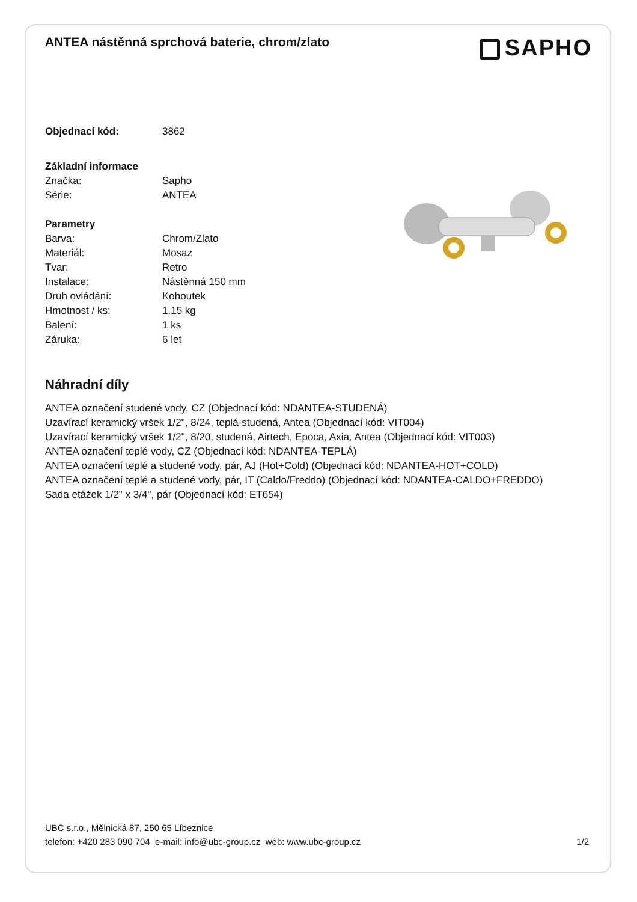ANTEA nástěnná sprchová baterie, chrom/zlato
SAPHO
| Objednací kód: | 3862 |
| Základní informace | |
| Značka: | Sapho |
| Série: | ANTEA |
| Parametry | |
| Barva: | Chrom/Zlato |
| Materiál: | Mosaz |
| Tvar: | Retro |
| Instalace: | Nástěnná 150 mm |
| Druh ovládání: | Kohoutek |
| Hmotnost / ks: | 1.15 kg |
| Balení: | 1 ks |
| Záruka: | 6 let |
Náhradní díly
ANTEA označení studené vody, CZ (Objednací kód: NDANTEA-STUDENÁ)
Uzavírací keramický vršek 1/2", 8/24, teplá-studená, Antea (Objednací kód: VIT004)
Uzavírací keramický vršek 1/2", 8/20, studená, Airtech, Epoca, Axia, Antea (Objednací kód: VIT003)
ANTEA označení teplé vody, CZ (Objednací kód: NDANTEA-TEPLÁ)
ANTEA označení teplé a studené vody, pár, AJ (Hot+Cold) (Objednací kód: NDANTEA-HOT+COLD)
ANTEA označení teplé a studené vody, pár, IT (Caldo/Freddo) (Objednací kód: NDANTEA-CALDO+FREDDO)
Sada etážek 1/2" x 3/4", pár (Objednací kód: ET654)
UBC s.r.o., Mělnická 87, 250 65 Líbeznice
telefon: +420 283 090 704 e-mail: info@ubc-group.cz web: www.ubc-group.cz 1/2